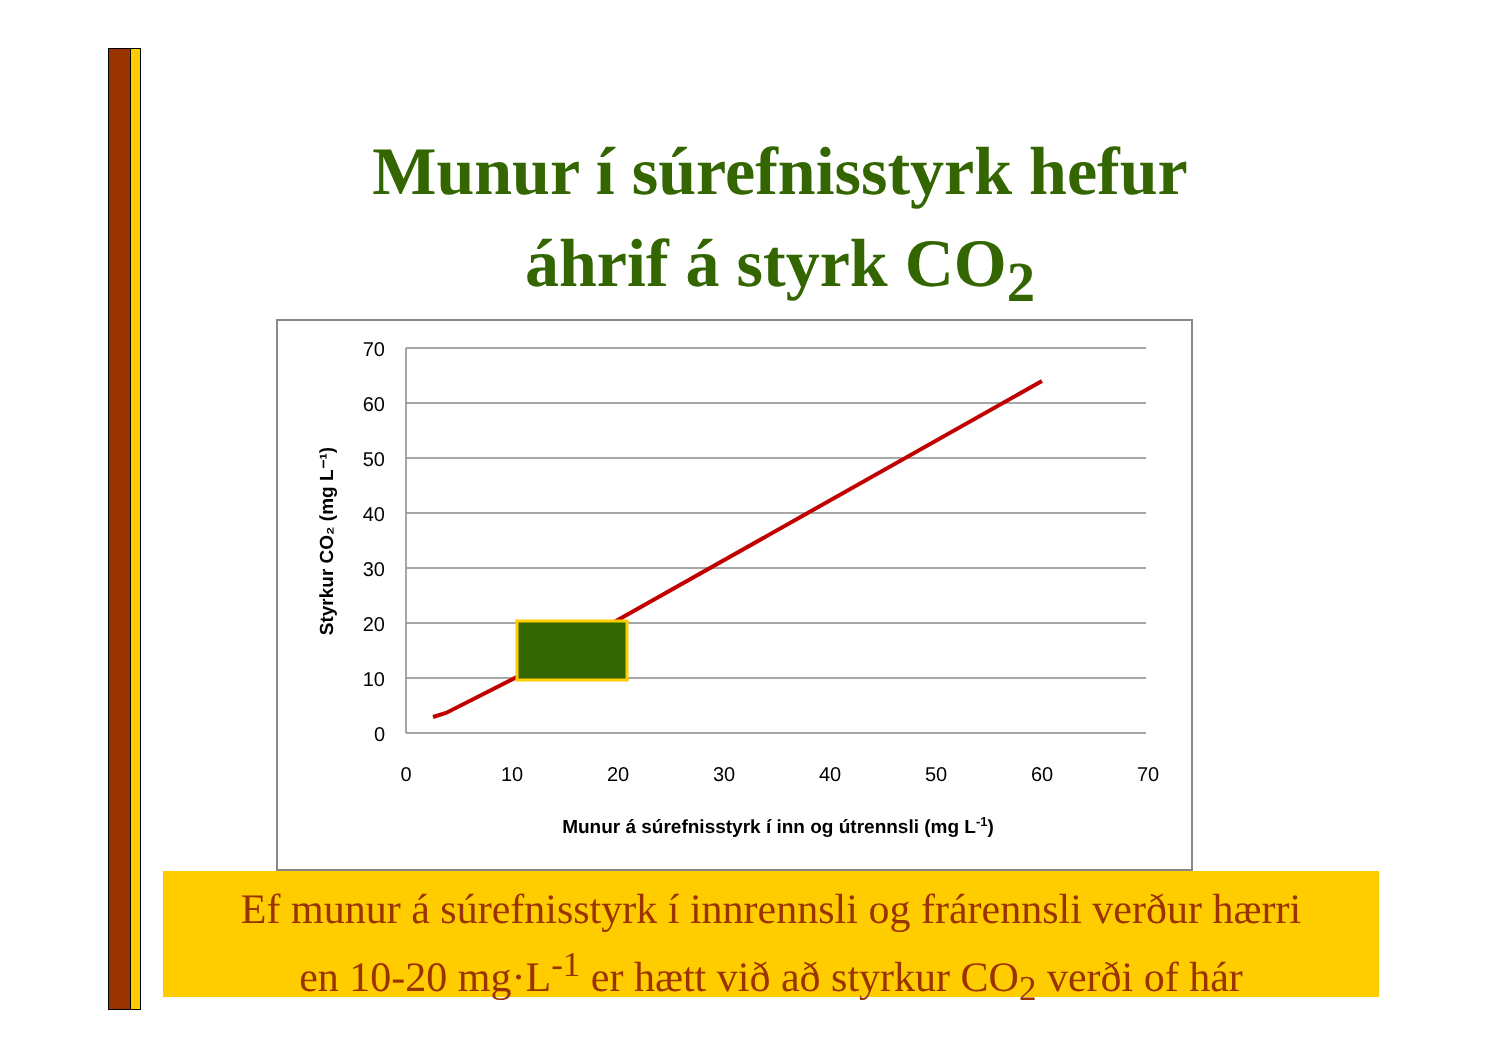Munur í súrefnisstyrk hefur
áhrif á styrk CO<sub>2</sub>
70
60
50
40
30
20
10
0
0
10
20
30
40
50
60
70
Munur á súrefnisstyrk í inn og útrennsli (mg L-1)
Styrkur CO₂ (mg L⁻¹)
Ef munur á súrefnisstyrk í innrennsli og frárennsli verður hærri
en 10-20 mg·L<sup>-1</sup> er hætt við að styrkur CO<sub>2</sub> verði of hár